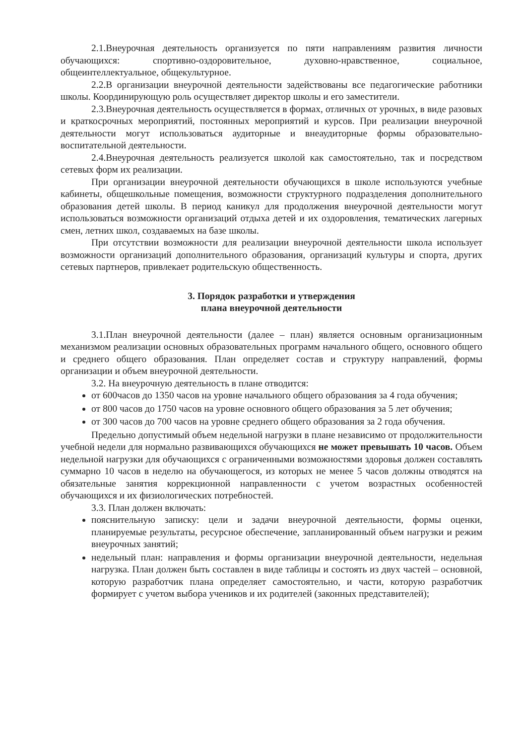2.1.Внеурочная деятельность организуется по пяти направлениям развития личности обучающихся: спортивно-оздоровительное, духовно-нравственное, социальное, общеинтеллектуальное, общекультурное.
2.2.В организации внеурочной деятельности задействованы все педагогические работники школы. Координирующую роль осуществляет директор школы и его заместители.
2.3.Внеурочная деятельность осуществляется в формах, отличных от урочных, в виде разовых и краткосрочных мероприятий, постоянных мероприятий и курсов. При реализации внеурочной деятельности могут использоваться аудиторные и внеаудиторные формы образовательно-воспитательной деятельности.
2.4.Внеурочная деятельность реализуется школой как самостоятельно, так и посредством сетевых форм их реализации.
При организации внеурочной деятельности обучающихся в школе используются учебные кабинеты, общешкольные помещения, возможности структурного подразделения дополнительного образования детей школы. В период каникул для продолжения внеурочной деятельности могут использоваться возможности организаций отдыха детей и их оздоровления, тематических лагерных смен, летних школ, создаваемых на базе школы.
При отсутствии возможности для реализации внеурочной деятельности школа использует возможности организаций дополнительного образования, организаций культуры и спорта, других сетевых партнеров, привлекает родительскую общественность.
3. Порядок разработки и утверждения
плана внеурочной деятельности
3.1.План внеурочной деятельности (далее – план) является основным организационным механизмом реализации основных образовательных программ начального общего, основного общего и среднего общего образования. План определяет состав и структуру направлений, формы организации и объем внеурочной деятельности.
3.2. На внеурочную деятельность в плане отводится:
от 600часов до 1350 часов на уровне начального общего образования за 4 года обучения;
от 800 часов до 1750 часов на уровне основного общего образования за 5 лет обучения;
от 300 часов до 700 часов на уровне среднего общего образования за 2 года обучения.
Предельно допустимый объем недельной нагрузки в плане независимо от продолжительности учебной недели для нормально развивающихся обучающихся не может превышать 10 часов. Объем недельной нагрузки для обучающихся с ограниченными возможностями здоровья должен составлять суммарно 10 часов в неделю на обучающегося, из которых не менее 5 часов должны отводятся на обязательные занятия коррекционной направленности с учетом возрастных особенностей обучающихся и их физиологических потребностей.
3.3. План должен включать:
пояснительную записку: цели и задачи внеурочной деятельности, формы оценки, планируемые результаты, ресурсное обеспечение, запланированный объем нагрузки и режим внеурочных занятий;
недельный план: направления и формы организации внеурочной деятельности, недельная нагрузка. План должен быть составлен в виде таблицы и состоять из двух частей – основной, которую разработчик плана определяет самостоятельно, и части, которую разработчик формирует с учетом выбора учеников и их родителей (законных представителей);